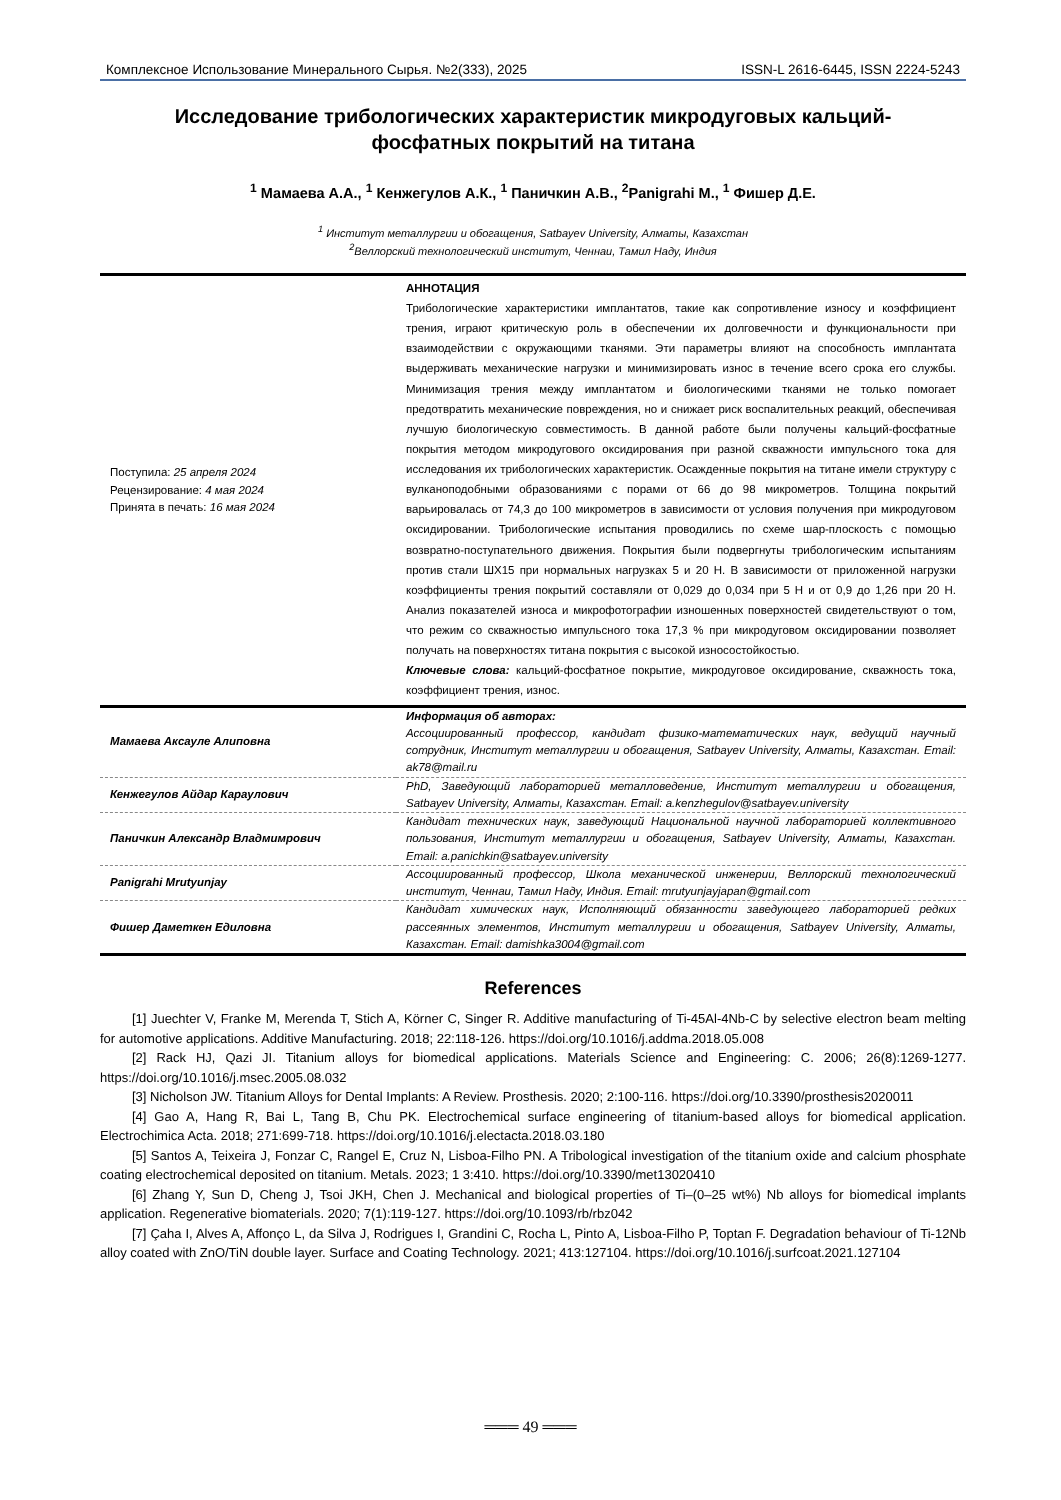Комплексное Использование Минерального Сырья. №2(333), 2025 ISSN-L 2616-6445, ISSN 2224-5243
Исследование трибологических характеристик микродуговых кальций-фосфатных покрытий на титана
<sup>1</sup> Мамаева А.А., <sup>1</sup> Кенжегулов А.К., <sup>1</sup> Паничкин А.В., <sup>2</sup>Panigrahi M., <sup>1</sup> Фишер Д.Е.
<sup>1</sup> Институт металлургии и обогащения, Satbayev University, Алматы, Казахстан
<sup>2</sup> Веллорский технологический институт, Ченнаи, Тамил Наду, Индия
| Поступила: 25 апреля 2024 Рецензирование: 4 мая 2024 Принята в печать: 16 мая 2024 | АННОТАЦИЯ Трибологические характеристики имплантатов, такие как сопротивление износу и коэффициент трения, играют критическую роль в обеспечении их долговечности и функциональности при взаимодействии с окружающими тканями. Эти параметры влияют на способность имплантата выдерживать механические нагрузки и минимизировать износ в течение всего срока его службы. Минимизация трения между имплантатом и биологическими тканями не только помогает предотвратить механические повреждения, но и снижает риск воспалительных реакций, обеспечивая лучшую биологическую совместимость. В данной работе были получены кальций-фосфатные покрытия методом микродугового оксидирования при разной скважности импульсного тока для исследования их трибологических характеристик. Осажденные покрытия на титане имели структуру с вулканоподобными образованиями с порами от 66 до 98 микрометров. Толщина покрытий варьировалась от 74,3 до 100 микрометров в зависимости от условия получения при микродуговом оксидировании. Трибологические испытания проводились по схеме шар-плоскость с помощью возвратно-поступательного движения. Покрытия были подвергнуты трибологическим испытаниям против стали ШХ15 при нормальных нагрузках 5 и 20 Н. В зависимости от приложенной нагрузки коэффициенты трения покрытий составляли от 0,029 до 0,034 при 5 Н и от 0,9 до 1,26 при 20 Н. Анализ показателей износа и микрофотографии изношенных поверхностей свидетельствуют о том, что режим со скважностью импульсного тока 17,3 % при микродуговом оксидировании позволяет получать на поверхностях титана покрытия с высокой износостойкостью. Ключевые слова: кальций-фосфатное покрытие, микродуговое оксидирование, скважность тока, коэффициент трения, износ. |
| Мамаева Аксауле Алиповна | Информация об авторах: Ассоциированный профессор, кандидат физико-математических наук, ведущий научный сотрудник, Институт металлургии и обогащения, Satbayev University, Алматы, Казахстан. Email: ak78@mail.ru |
| Кенжегулов Айдар Караулович | PhD, Заведующий лабораторией металловедение, Институт металлургии и обогащения, Satbayev University, Алматы, Казахстан. Email: a.kenzhegulov@satbayev.university |
| Паничкин Александр Владмимрович | Кандидат технических наук, заведующий Национальной научной лабораторией коллективного пользования, Институт металлургии и обогащения, Satbayev University, Алматы, Казахстан. Email: a.panichkin@satbayev.university |
| Panigrahi Mrutyunjay | Ассоциированный профессор, Школа механической инженерии, Веллорский технологический институт, Ченнаи, Тамил Наду, Индия. Email: mrutyunjayjapan@gmail.com |
| Фишер Даметкен Едиловна | Кандидат химических наук, Исполняющий обязанности заведующего лабораторией редких рассеянных элементов, Институт металлургии и обогащения, Satbayev University, Алматы, Казахстан. Email: damishka3004@gmail.com |
References
[1] Juechter V, Franke M, Merenda T, Stich A, Körner C, Singer R. Additive manufacturing of Ti-45Al-4Nb-C by selective electron beam melting for automotive applications. Additive Manufacturing. 2018; 22:118-126. https://doi.org/10.1016/j.addma.2018.05.008
[2] Rack HJ, Qazi JI. Titanium alloys for biomedical applications. Materials Science and Engineering: C. 2006; 26(8):1269-1277. https://doi.org/10.1016/j.msec.2005.08.032
[3] Nicholson JW. Titanium Alloys for Dental Implants: A Review. Prosthesis. 2020; 2:100-116. https://doi.org/10.3390/prosthesis2020011
[4] Gao A, Hang R, Bai L, Tang B, Chu PK. Electrochemical surface engineering of titanium-based alloys for biomedical application. Electrochimica Acta. 2018; 271:699-718. https://doi.org/10.1016/j.electacta.2018.03.180
[5] Santos A, Teixeira J, Fonzar C, Rangel E, Cruz N, Lisboa-Filho PN. A Tribological investigation of the titanium oxide and calcium phosphate coating electrochemical deposited on titanium. Metals. 2023; 1 3:410. https://doi.org/10.3390/met13020410
[6] Zhang Y, Sun D, Cheng J, Tsoi JKH, Chen J. Mechanical and biological properties of Ti–(0–25 wt%) Nb alloys for biomedical implants application. Regenerative biomaterials. 2020; 7(1):119-127. https://doi.org/10.1093/rb/rbz042
[7] Çaha I, Alves A, Affonço L, da Silva J, Rodrigues I, Grandini C, Rocha L, Pinto A, Lisboa-Filho P, Toptan F. Degradation behaviour of Ti-12Nb alloy coated with ZnO/TiN double layer. Surface and Coating Technology. 2021; 413:127104. https://doi.org/10.1016/j.surfcoat.2021.127104
═══ 49 ═══